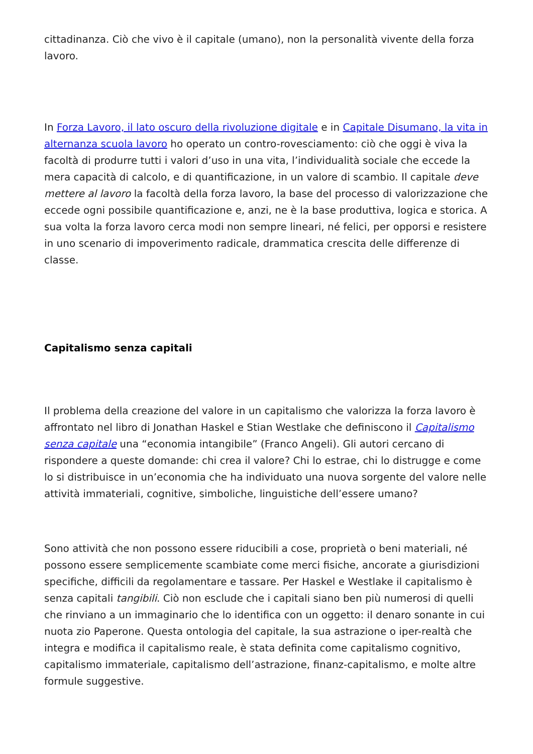cittadinanza. Ciò che vivo è il capitale (umano), non la personalità vivente della forza lavoro.
In Forza Lavoro, il lato oscuro della rivoluzione digitale e in Capitale Disumano, la vita in alternanza scuola lavoro ho operato un contro-rovesciamento: ciò che oggi è viva la facoltà di produrre tutti i valori d’uso in una vita, l’individualità sociale che eccede la mera capacità di calcolo, e di quantificazione, in un valore di scambio. Il capitale deve mettere al lavoro la facoltà della forza lavoro, la base del processo di valorizzazione che eccede ogni possibile quantificazione e, anzi, ne è la base produttiva, logica e storica. A sua volta la forza lavoro cerca modi non sempre lineari, né felici, per opporsi e resistere in uno scenario di impoverimento radicale, drammatica crescita delle differenze di classe.
Capitalismo senza capitali
Il problema della creazione del valore in un capitalismo che valorizza la forza lavoro è affrontato nel libro di Jonathan Haskel e Stian Westlake che definiscono il Capitalismo senza capitale una “economia intangibile” (Franco Angeli). Gli autori cercano di rispondere a queste domande: chi crea il valore? Chi lo estrae, chi lo distrugge e come lo si distribuisce in un’economia che ha individuato una nuova sorgente del valore nelle attività immateriali, cognitive, simboliche, linguistiche dell’essere umano?
Sono attività che non possono essere riducibili a cose, proprietà o beni materiali, né possono essere semplicemente scambiate come merci fisiche, ancorate a giurisdizioni specifiche, difficili da regolamentare e tassare. Per Haskel e Westlake il capitalismo è senza capitali tangibili. Ciò non esclude che i capitali siano ben più numerosi di quelli che rinviano a un immaginario che lo identifica con un oggetto: il denaro sonante in cui nuota zio Paperone. Questa ontologia del capitale, la sua astrazione o iper-realtà che integra e modifica il capitalismo reale, è stata definita come capitalismo cognitivo, capitalismo immateriale, capitalismo dell’astrazione, finanz-capitalismo, e molte altre formule suggestive.